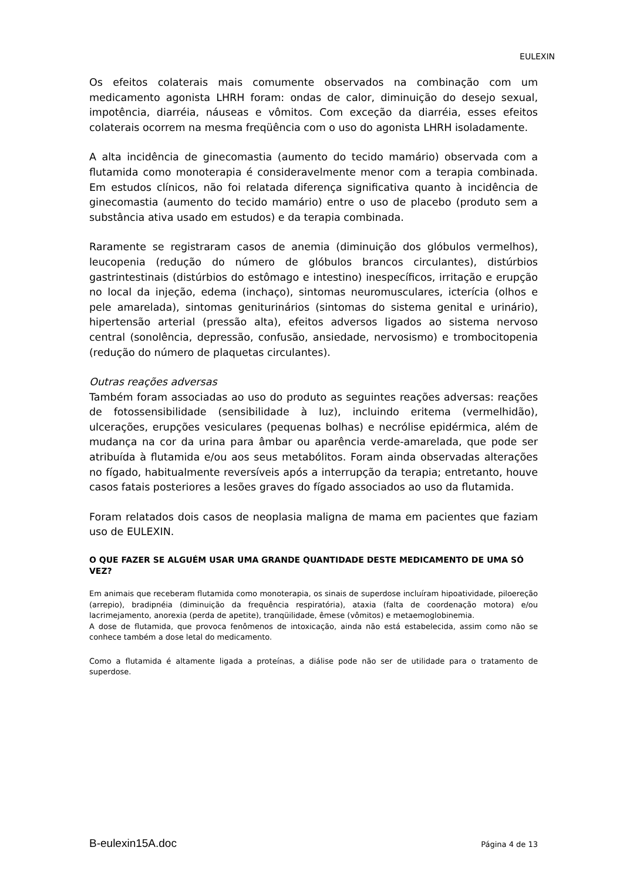EULEXIN
Os efeitos colaterais mais comumente observados na combinação com um medicamento agonista LHRH foram: ondas de calor, diminuição do desejo sexual, impotência, diarréia, náuseas e vômitos. Com exceção da diarréia, esses efeitos colaterais ocorrem na mesma freqüência com o uso do agonista LHRH isoladamente.
A alta incidência de ginecomastia (aumento do tecido mamário) observada com a flutamida como monoterapia é consideravelmente menor com a terapia combinada. Em estudos clínicos, não foi relatada diferença significativa quanto à incidência de ginecomastia (aumento do tecido mamário) entre o uso de placebo (produto sem a substância ativa usado em estudos) e da terapia combinada.
Raramente se registraram casos de anemia (diminuição dos glóbulos vermelhos), leucopenia (redução do número de glóbulos brancos circulantes), distúrbios gastrintestinais (distúrbios do estômago e intestino) inespecíficos, irritação e erupção no local da injeção, edema (inchaço), sintomas neuromusculares, icterícia (olhos e pele amarelada), sintomas geniturinários (sintomas do sistema genital e urinário), hipertensão arterial (pressão alta), efeitos adversos ligados ao sistema nervoso central (sonolência, depressão, confusão, ansiedade, nervosismo) e trombocitopenia (redução do número de plaquetas circulantes).
Outras reações adversas
Também foram associadas ao uso do produto as seguintes reações adversas: reações de fotossensibilidade (sensibilidade à luz), incluindo eritema (vermelhidão), ulcerações, erupções vesiculares (pequenas bolhas) e necrólise epidérmica, além de mudança na cor da urina para âmbar ou aparência verde-amarelada, que pode ser atribuída à flutamida e/ou aos seus metabólitos. Foram ainda observadas alterações no fígado, habitualmente reversíveis após a interrupção da terapia; entretanto, houve casos fatais posteriores a lesões graves do fígado associados ao uso da flutamida.
Foram relatados dois casos de neoplasia maligna de mama em pacientes que faziam uso de EULEXIN.
O QUE FAZER SE ALGUÉM USAR UMA GRANDE QUANTIDADE DESTE MEDICAMENTO DE UMA SÓ VEZ?
Em animais que receberam flutamida como monoterapia, os sinais de superdose incluíram hipoatividade, piloereção (arrepio), bradipnéia (diminuição da frequência respiratória), ataxia (falta de coordenação motora) e/ou lacrimejamento, anorexia (perda de apetite), tranqüilidade, êmese (vômitos) e metaemoglobinemia.
A dose de flutamida, que provoca fenômenos de intoxicação, ainda não está estabelecida, assim como não se conhece também a dose letal do medicamento.
Como a flutamida é altamente ligada a proteínas, a diálise pode não ser de utilidade para o tratamento de superdose.
B-eulexin15A.doc Página 4 de 13